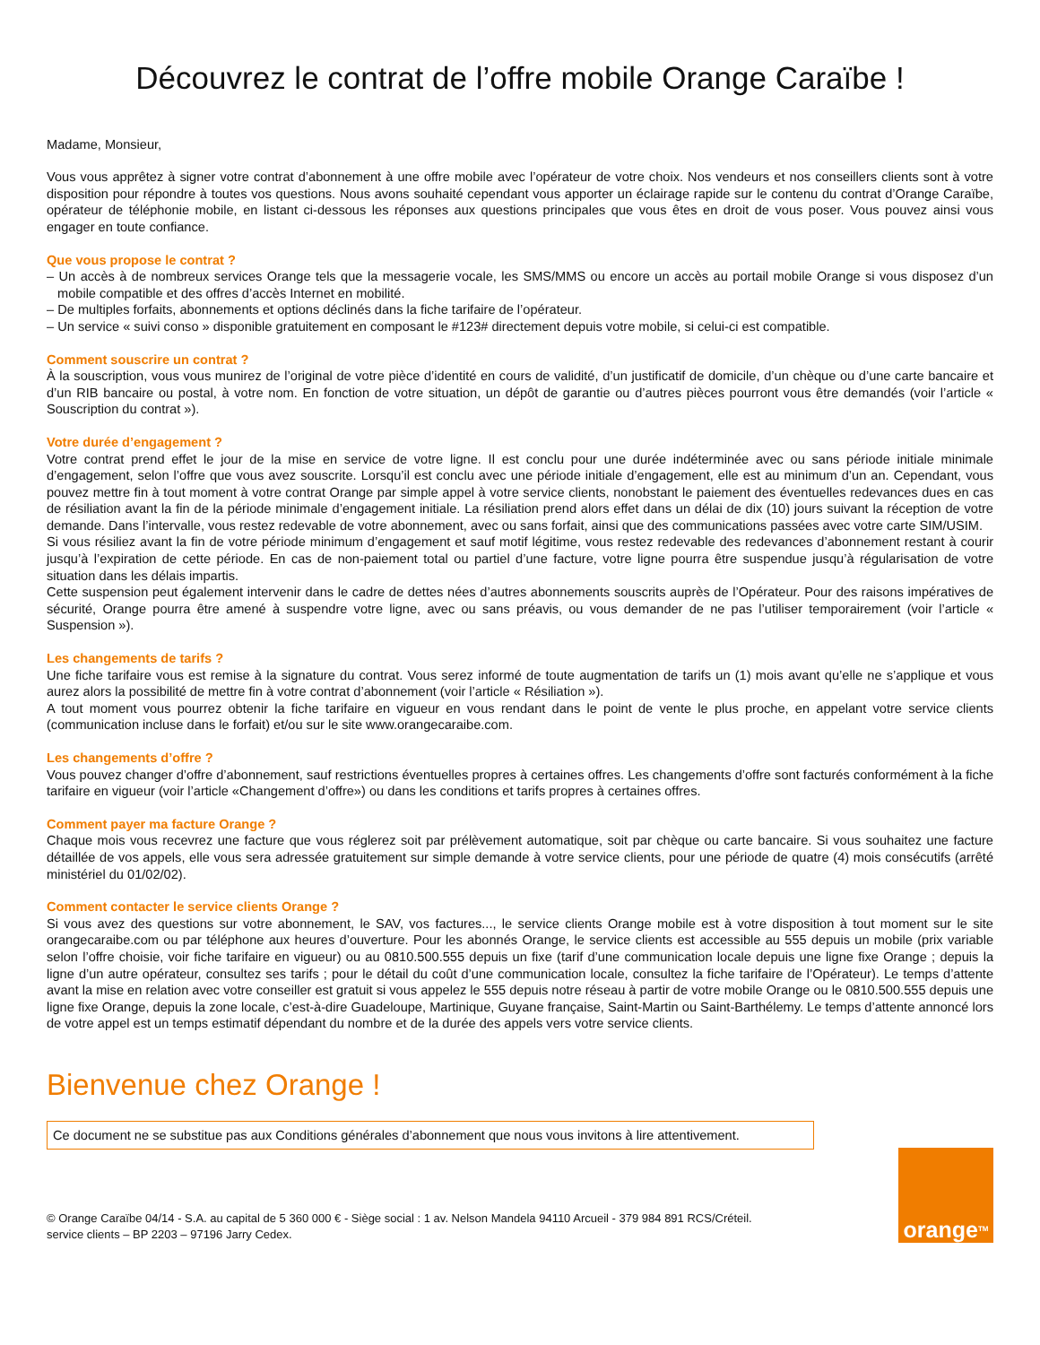Découvrez le contrat de l’offre mobile Orange Caraïbe !
Madame, Monsieur,
Vous vous apprêtez à signer votre contrat d’abonnement à une offre mobile avec l’opérateur de votre choix. Nos vendeurs et nos conseillers clients sont à votre disposition pour répondre à toutes vos questions. Nous avons souhaité cependant vous apporter un éclairage rapide sur le contenu du contrat d’Orange Caraïbe, opérateur de téléphonie mobile, en listant ci-dessous les réponses aux questions principales que vous êtes en droit de vous poser. Vous pouvez ainsi vous engager en toute confiance.
Que vous propose le contrat ?
– Un accès à de nombreux services Orange tels que la messagerie vocale, les SMS/MMS ou encore un accès au portail mobile Orange si vous disposez d’un mobile compatible et des offres d’accès Internet en mobilité.
– De multiples forfaits, abonnements et options déclinés dans la fiche tarifaire de l’opérateur.
– Un service « suivi conso » disponible gratuitement en composant le #123# directement depuis votre mobile, si celui-ci est compatible.
Comment souscrire un contrat ?
À la souscription, vous vous munirez de l’original de votre pièce d’identité en cours de validité, d’un justificatif de domicile, d’un chèque ou d’une carte bancaire et d’un RIB bancaire ou postal, à votre nom. En fonction de votre situation, un dépôt de garantie ou d’autres pièces pourront vous être demandés (voir l’article « Souscription du contrat »).
Votre durée d’engagement ?
Votre contrat prend effet le jour de la mise en service de votre ligne. Il est conclu pour une durée indéterminée avec ou sans période initiale minimale d’engagement, selon l’offre que vous avez souscrite. Lorsqu’il est conclu avec une période initiale d’engagement, elle est au minimum d’un an. Cependant, vous pouvez mettre fin à tout moment à votre contrat Orange par simple appel à votre service clients, nonobstant le paiement des éventuelles redevances dues en cas de résiliation avant la fin de la période minimale d’engagement initiale. La résiliation prend alors effet dans un délai de dix (10) jours suivant la réception de votre demande. Dans l’intervalle, vous restez redevable de votre abonnement, avec ou sans forfait, ainsi que des communications passées avec votre carte SIM/USIM.
Si vous résiliez avant la fin de votre période minimum d’engagement et sauf motif légitime, vous restez redevable des redevances d’abonnement restant à courir jusqu’à l’expiration de cette période. En cas de non-paiement total ou partiel d’une facture, votre ligne pourra être suspendue jusqu’à régularisation de votre situation dans les délais impartis.
Cette suspension peut également intervenir dans le cadre de dettes nées d’autres abonnements souscrits auprès de l’Opérateur. Pour des raisons impératives de sécurité, Orange pourra être amené à suspendre votre ligne, avec ou sans préavis, ou vous demander de ne pas l’utiliser temporairement (voir l’article « Suspension »).
Les changements de tarifs ?
Une fiche tarifaire vous est remise à la signature du contrat. Vous serez informé de toute augmentation de tarifs un (1) mois avant qu’elle ne s’applique et vous aurez alors la possibilité de mettre fin à votre contrat d’abonnement (voir l’article « Résiliation »).
A tout moment vous pourrez obtenir la fiche tarifaire en vigueur en vous rendant dans le point de vente le plus proche, en appelant votre service clients (communication incluse dans le forfait) et/ou sur le site www.orangecaraibe.com.
Les changements d’offre ?
Vous pouvez changer d’offre d’abonnement, sauf restrictions éventuelles propres à certaines offres. Les changements d’offre sont facturés conformément à la fiche tarifaire en vigueur (voir l’article «Changement d’offre») ou dans les conditions et tarifs propres à certaines offres.
Comment payer ma facture Orange ?
Chaque mois vous recevrez une facture que vous réglerez soit par prélèvement automatique, soit par chèque ou carte bancaire. Si vous souhaitez une facture détaillée de vos appels, elle vous sera adressée gratuitement sur simple demande à votre service clients, pour une période de quatre (4) mois consécutifs (arrêté ministériel du 01/02/02).
Comment contacter le service clients Orange ?
Si vous avez des questions sur votre abonnement, le SAV, vos factures..., le service clients Orange mobile est à votre disposition à tout moment sur le site orangecaraibe.com ou par téléphone aux heures d’ouverture. Pour les abonnés Orange, le service clients est accessible au 555 depuis un mobile (prix variable selon l’offre choisie, voir fiche tarifaire en vigueur) ou au 0810.500.555 depuis un fixe (tarif d’une communication locale depuis une ligne fixe Orange ; depuis la ligne d’un autre opérateur, consultez ses tarifs ; pour le détail du coût d’une communication locale, consultez la fiche tarifaire de l’Opérateur). Le temps d’attente avant la mise en relation avec votre conseiller est gratuit si vous appelez le 555 depuis notre réseau à partir de votre mobile Orange ou le 0810.500.555 depuis une ligne fixe Orange, depuis la zone locale, c’est-à-dire Guadeloupe, Martinique, Guyane française, Saint-Martin ou Saint-Barthélemy. Le temps d’attente annoncé lors de votre appel est un temps estimatif dépendant du nombre et de la durée des appels vers votre service clients.
Bienvenue chez Orange !
Ce document ne se substitue pas aux Conditions générales d’abonnement que nous vous invitons à lire attentivement.
© Orange Caraïbe 04/14 - S.A. au capital de 5 360 000 € - Siège social : 1 av. Nelson Mandela 94110 Arcueil - 379 984 891 RCS/Créteil.
service clients – BP 2203 – 97196 Jarry Cedex.
orange<sup>TM</sup>